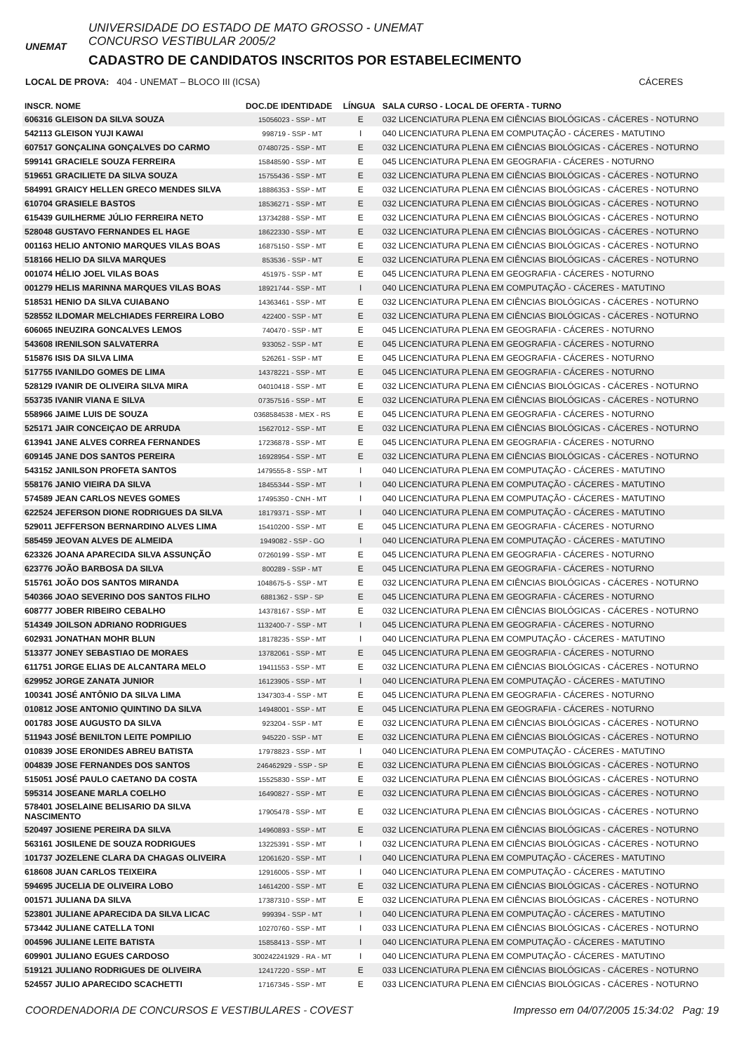UNEMAT
UNIVERSIDADE DO ESTADO DE MATO GROSSO - UNEMAT
CONCURSO VESTIBULAR 2005/2
CADASTRO DE CANDIDATOS INSCRITOS POR ESTABELECIMENTO
LOCAL DE PROVA: 404 - UNEMAT – BLOCO III (ICSA) CÁCERES
| INSCR. NOME | DOC.DE IDENTIDADE | LÍNGUA | SALA CURSO - LOCAL DE OFERTA - TURNO |
| --- | --- | --- | --- |
| 606316 GLEISON DA SILVA SOUZA | 15056023 - SSP - MT | E | 032 LICENCIATURA PLENA EM CIÊNCIAS BIOLÓGICAS - CÁCERES - NOTURNO |
| 542113 GLEISON YUJI KAWAI | 998719 - SSP - MT | I | 040 LICENCIATURA PLENA EM COMPUTAÇÃO - CÁCERES - MATUTINO |
| 607517 GONÇALINA GONÇALVES DO CARMO | 07480725 - SSP - MT | E | 032 LICENCIATURA PLENA EM CIÊNCIAS BIOLÓGICAS - CÁCERES - NOTURNO |
| 599141 GRACIELE SOUZA FERREIRA | 15848590 - SSP - MT | E | 045 LICENCIATURA PLENA EM GEOGRAFIA - CÁCERES - NOTURNO |
| 519651 GRACILIETE DA SILVA SOUZA | 15755436 - SSP - MT | E | 032 LICENCIATURA PLENA EM CIÊNCIAS BIOLÓGICAS - CÁCERES - NOTURNO |
| 584991 GRAICY HELLEN GRECO MENDES SILVA | 18886353 - SSP - MT | E | 032 LICENCIATURA PLENA EM CIÊNCIAS BIOLÓGICAS - CÁCERES - NOTURNO |
| 610704 GRASIELE BASTOS | 18536271 - SSP - MT | E | 032 LICENCIATURA PLENA EM CIÊNCIAS BIOLÓGICAS - CÁCERES - NOTURNO |
| 615439 GUILHERME JÚLIO FERREIRA NETO | 13734288 - SSP - MT | E | 032 LICENCIATURA PLENA EM CIÊNCIAS BIOLÓGICAS - CÁCERES - NOTURNO |
| 528048 GUSTAVO FERNANDES EL HAGE | 18622330 - SSP - MT | E | 032 LICENCIATURA PLENA EM CIÊNCIAS BIOLÓGICAS - CÁCERES - NOTURNO |
| 001163 HELIO ANTONIO MARQUES VILAS BOAS | 16875150 - SSP - MT | E | 032 LICENCIATURA PLENA EM CIÊNCIAS BIOLÓGICAS - CÁCERES - NOTURNO |
| 518166 HELIO DA SILVA MARQUES | 853536 - SSP - MT | E | 032 LICENCIATURA PLENA EM CIÊNCIAS BIOLÓGICAS - CÁCERES - NOTURNO |
| 001074 HÉLIO JOEL VILAS BOAS | 451975 - SSP - MT | E | 045 LICENCIATURA PLENA EM GEOGRAFIA - CÁCERES - NOTURNO |
| 001279 HELIS MARINNA MARQUES VILAS BOAS | 18921744 - SSP - MT | I | 040 LICENCIATURA PLENA EM COMPUTAÇÃO - CÁCERES - MATUTINO |
| 518531 HENIO DA SILVA CUIABANO | 14363461 - SSP - MT | E | 032 LICENCIATURA PLENA EM CIÊNCIAS BIOLÓGICAS - CÁCERES - NOTURNO |
| 528552 ILDOMAR MELCHIADES FERREIRA LOBO | 422400 - SSP - MT | E | 032 LICENCIATURA PLENA EM CIÊNCIAS BIOLÓGICAS - CÁCERES - NOTURNO |
| 606065 INEUZIRA GONCALVES LEMOS | 740470 - SSP - MT | E | 045 LICENCIATURA PLENA EM GEOGRAFIA - CÁCERES - NOTURNO |
| 543608 IRENILSON SALVATERRA | 933052 - SSP - MT | E | 045 LICENCIATURA PLENA EM GEOGRAFIA - CÁCERES - NOTURNO |
| 515876 ISIS DA SILVA LIMA | 526261 - SSP - MT | E | 045 LICENCIATURA PLENA EM GEOGRAFIA - CÁCERES - NOTURNO |
| 517755 IVANILDO GOMES DE LIMA | 14378221 - SSP - MT | E | 045 LICENCIATURA PLENA EM GEOGRAFIA - CÁCERES - NOTURNO |
| 528129 IVANIR DE OLIVEIRA SILVA MIRA | 04010418 - SSP - MT | E | 032 LICENCIATURA PLENA EM CIÊNCIAS BIOLÓGICAS - CÁCERES - NOTURNO |
| 553735 IVANIR VIANA E SILVA | 07357516 - SSP - MT | E | 032 LICENCIATURA PLENA EM CIÊNCIAS BIOLÓGICAS - CÁCERES - NOTURNO |
| 558966 JAIME LUIS DE SOUZA | 0368584538 - MEX - RS | E | 045 LICENCIATURA PLENA EM GEOGRAFIA - CÁCERES - NOTURNO |
| 525171 JAIR CONCEIÇAO DE ARRUDA | 15627012 - SSP - MT | E | 032 LICENCIATURA PLENA EM CIÊNCIAS BIOLÓGICAS - CÁCERES - NOTURNO |
| 613941 JANE ALVES CORREA FERNANDES | 17236878 - SSP - MT | E | 045 LICENCIATURA PLENA EM GEOGRAFIA - CÁCERES - NOTURNO |
| 609145 JANE DOS SANTOS PEREIRA | 16928954 - SSP - MT | E | 032 LICENCIATURA PLENA EM CIÊNCIAS BIOLÓGICAS - CÁCERES - NOTURNO |
| 543152 JANILSON PROFETA SANTOS | 1479555-8 - SSP - MT | I | 040 LICENCIATURA PLENA EM COMPUTAÇÃO - CÁCERES - MATUTINO |
| 558176 JANIO VIEIRA DA SILVA | 18455344 - SSP - MT | I | 040 LICENCIATURA PLENA EM COMPUTAÇÃO - CÁCERES - MATUTINO |
| 574589 JEAN CARLOS NEVES GOMES | 17495350 - CNH - MT | I | 040 LICENCIATURA PLENA EM COMPUTAÇÃO - CÁCERES - MATUTINO |
| 622524 JEFERSON DIONE RODRIGUES DA SILVA | 18179371 - SSP - MT | I | 040 LICENCIATURA PLENA EM COMPUTAÇÃO - CÁCERES - MATUTINO |
| 529011 JEFFERSON BERNARDINO ALVES LIMA | 15410200 - SSP - MT | E | 045 LICENCIATURA PLENA EM GEOGRAFIA - CÁCERES - NOTURNO |
| 585459 JEOVAN ALVES DE ALMEIDA | 1949082 - SSP - GO | I | 040 LICENCIATURA PLENA EM COMPUTAÇÃO - CÁCERES - MATUTINO |
| 623326 JOANA APARECIDA SILVA ASSUNÇÃO | 07260199 - SSP - MT | E | 045 LICENCIATURA PLENA EM GEOGRAFIA - CÁCERES - NOTURNO |
| 623776 JOÃO BARBOSA DA SILVA | 800289 - SSP - MT | E | 045 LICENCIATURA PLENA EM GEOGRAFIA - CÁCERES - NOTURNO |
| 515761 JOÃO DOS SANTOS MIRANDA | 1048675-5 - SSP - MT | E | 032 LICENCIATURA PLENA EM CIÊNCIAS BIOLÓGICAS - CÁCERES - NOTURNO |
| 540366 JOAO SEVERINO DOS SANTOS FILHO | 6881362 - SSP - SP | E | 045 LICENCIATURA PLENA EM GEOGRAFIA - CÁCERES - NOTURNO |
| 608777 JOBER RIBEIRO CEBALHO | 14378167 - SSP - MT | E | 032 LICENCIATURA PLENA EM CIÊNCIAS BIOLÓGICAS - CÁCERES - NOTURNO |
| 514349 JOILSON ADRIANO RODRIGUES | 1132400-7 - SSP - MT | I | 045 LICENCIATURA PLENA EM GEOGRAFIA - CÁCERES - NOTURNO |
| 602931 JONATHAN MOHR BLUN | 18178235 - SSP - MT | I | 040 LICENCIATURA PLENA EM COMPUTAÇÃO - CÁCERES - MATUTINO |
| 513377 JONEY SEBASTIAO DE MORAES | 13782061 - SSP - MT | E | 045 LICENCIATURA PLENA EM GEOGRAFIA - CÁCERES - NOTURNO |
| 611751 JORGE ELIAS DE ALCANTARA MELO | 19411553 - SSP - MT | E | 032 LICENCIATURA PLENA EM CIÊNCIAS BIOLÓGICAS - CÁCERES - NOTURNO |
| 629952 JORGE ZANATA JUNIOR | 16123905 - SSP - MT | I | 040 LICENCIATURA PLENA EM COMPUTAÇÃO - CÁCERES - MATUTINO |
| 100341 JOSÉ ANTÔNIO DA SILVA LIMA | 1347303-4 - SSP - MT | E | 045 LICENCIATURA PLENA EM GEOGRAFIA - CÁCERES - NOTURNO |
| 010812 JOSE ANTONIO QUINTINO DA SILVA | 14948001 - SSP - MT | E | 045 LICENCIATURA PLENA EM GEOGRAFIA - CÁCERES - NOTURNO |
| 001783 JOSE AUGUSTO DA SILVA | 923204 - SSP - MT | E | 032 LICENCIATURA PLENA EM CIÊNCIAS BIOLÓGICAS - CÁCERES - NOTURNO |
| 511943 JOSÉ BENILTON LEITE POMPILIO | 945220 - SSP - MT | E | 032 LICENCIATURA PLENA EM CIÊNCIAS BIOLÓGICAS - CÁCERES - NOTURNO |
| 010839 JOSE ERONIDES ABREU BATISTA | 17978823 - SSP - MT | I | 040 LICENCIATURA PLENA EM COMPUTAÇÃO - CÁCERES - MATUTINO |
| 004839 JOSE FERNANDES DOS SANTOS | 246462929 - SSP - SP | E | 032 LICENCIATURA PLENA EM CIÊNCIAS BIOLÓGICAS - CÁCERES - NOTURNO |
| 515051 JOSÉ PAULO CAETANO DA COSTA | 15525830 - SSP - MT | E | 032 LICENCIATURA PLENA EM CIÊNCIAS BIOLÓGICAS - CÁCERES - NOTURNO |
| 595314 JOSEANE MARLA COELHO | 16490827 - SSP - MT | E | 032 LICENCIATURA PLENA EM CIÊNCIAS BIOLÓGICAS - CÁCERES - NOTURNO |
| 578401 JOSELAINE BELISARIO DA SILVA NASCIMENTO | 17905478 - SSP - MT | E | 032 LICENCIATURA PLENA EM CIÊNCIAS BIOLÓGICAS - CÁCERES - NOTURNO |
| 520497 JOSIENE PEREIRA DA SILVA | 14960893 - SSP - MT | E | 032 LICENCIATURA PLENA EM CIÊNCIAS BIOLÓGICAS - CÁCERES - NOTURNO |
| 563161 JOSILENE DE SOUZA RODRIGUES | 13225391 - SSP - MT | I | 032 LICENCIATURA PLENA EM CIÊNCIAS BIOLÓGICAS - CÁCERES - NOTURNO |
| 101737 JOZELENE CLARA DA CHAGAS OLIVEIRA | 12061620 - SSP - MT | I | 040 LICENCIATURA PLENA EM COMPUTAÇÃO - CÁCERES - MATUTINO |
| 618608 JUAN CARLOS TEIXEIRA | 12916005 - SSP - MT | I | 040 LICENCIATURA PLENA EM COMPUTAÇÃO - CÁCERES - MATUTINO |
| 594695 JUCELIA DE OLIVEIRA LOBO | 14614200 - SSP - MT | E | 032 LICENCIATURA PLENA EM CIÊNCIAS BIOLÓGICAS - CÁCERES - NOTURNO |
| 001571 JULIANA DA SILVA | 17387310 - SSP - MT | E | 032 LICENCIATURA PLENA EM CIÊNCIAS BIOLÓGICAS - CÁCERES - NOTURNO |
| 523801 JULIANE APARECIDA DA SILVA LICAC | 999394 - SSP - MT | I | 040 LICENCIATURA PLENA EM COMPUTAÇÃO - CÁCERES - MATUTINO |
| 573442 JULIANE CATELLA TONI | 10270760 - SSP - MT | I | 033 LICENCIATURA PLENA EM CIÊNCIAS BIOLÓGICAS - CÁCERES - NOTURNO |
| 004596 JULIANE LEITE BATISTA | 15858413 - SSP - MT | I | 040 LICENCIATURA PLENA EM COMPUTAÇÃO - CÁCERES - MATUTINO |
| 609901 JULIANO EGUES CARDOSO | 300242241929 - RA - MT | I | 040 LICENCIATURA PLENA EM COMPUTAÇÃO - CÁCERES - MATUTINO |
| 519121 JULIANO RODRIGUES DE OLIVEIRA | 12417220 - SSP - MT | E | 033 LICENCIATURA PLENA EM CIÊNCIAS BIOLÓGICAS - CÁCERES - NOTURNO |
| 524557 JULIO APARECIDO SCACHETTI | 17167345 - SSP - MT | E | 033 LICENCIATURA PLENA EM CIÊNCIAS BIOLÓGICAS - CÁCERES - NOTURNO |
COORDENADORIA DE CONCURSOS E VESTIBULARES - COVEST Impresso em 04/07/2005 15:34:02 Pag: 19